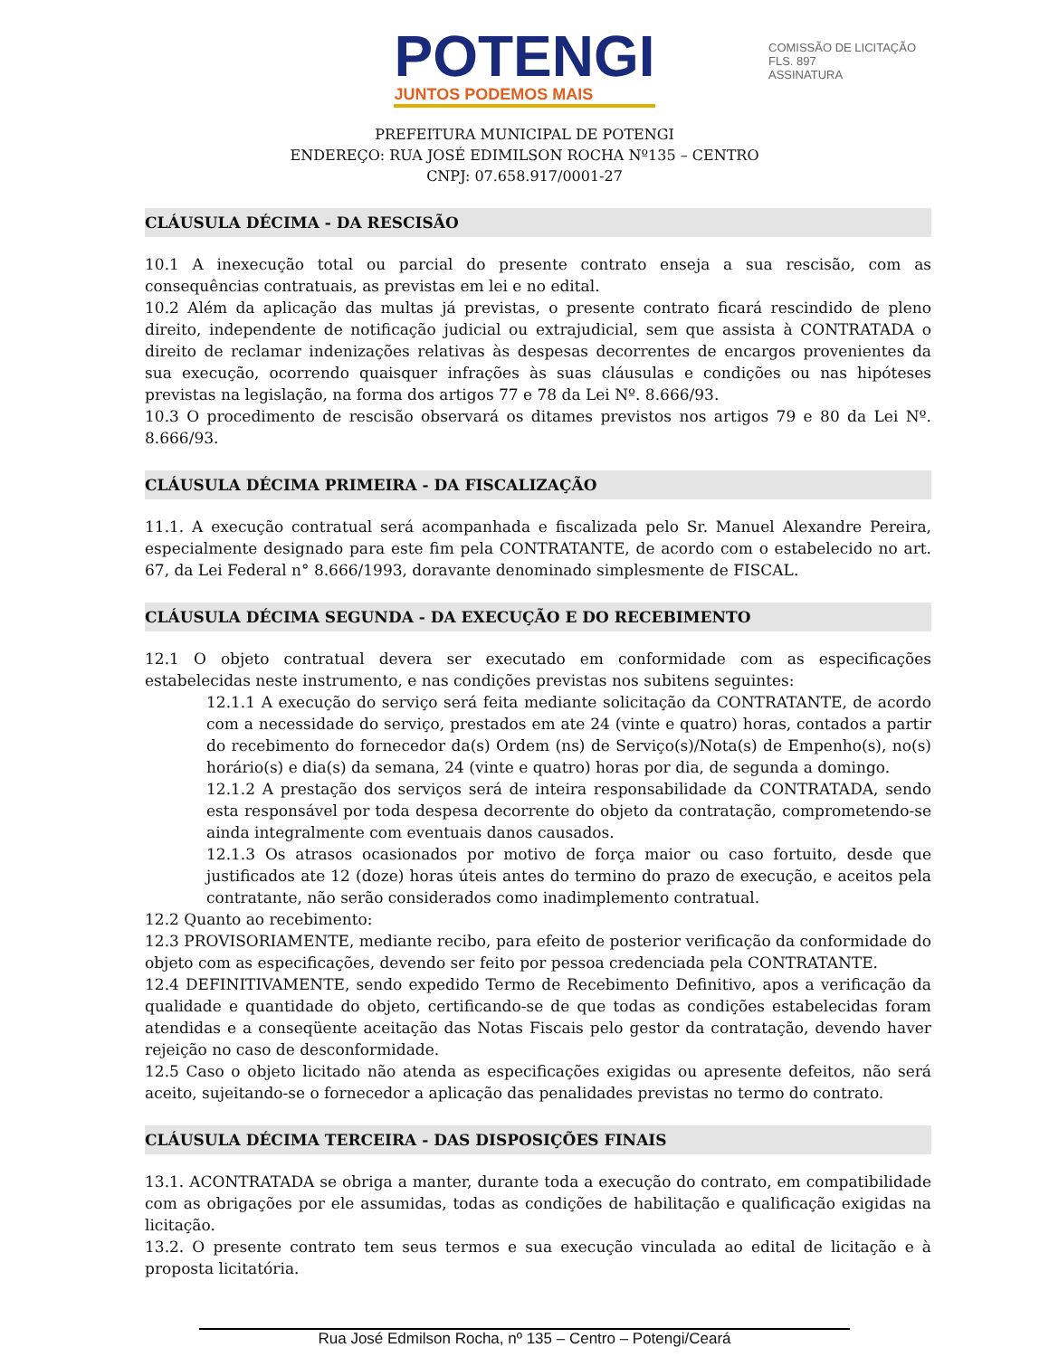POTENGI
JUNTOS PODEMOS MAIS
COMISSÃO DE LICITAÇÃO
FLS. 897
ASSINATURA
PREFEITURA MUNICIPAL DE POTENGI
ENDEREÇO: RUA JOSÉ EDIMILSON ROCHA Nº135 – CENTRO
CNPJ: 07.658.917/0001-27
CLÁUSULA DÉCIMA - DA RESCISÃO
10.1 A inexecução total ou parcial do presente contrato enseja a sua rescisão, com as consequências contratuais, as previstas em lei e no edital.
10.2 Além da aplicação das multas já previstas, o presente contrato ficará rescindido de pleno direito, independente de notificação judicial ou extrajudicial, sem que assista à CONTRATADA o direito de reclamar indenizações relativas às despesas decorrentes de encargos provenientes da sua execução, ocorrendo quaisquer infrações às suas cláusulas e condições ou nas hipóteses previstas na legislação, na forma dos artigos 77 e 78 da Lei Nº. 8.666/93.
10.3 O procedimento de rescisão observará os ditames previstos nos artigos 79 e 80 da Lei Nº. 8.666/93.
CLÁUSULA DÉCIMA PRIMEIRA - DA FISCALIZAÇÃO
11.1. A execução contratual será acompanhada e fiscalizada pelo Sr. Manuel Alexandre Pereira, especialmente designado para este fim pela CONTRATANTE, de acordo com o estabelecido no art. 67, da Lei Federal n° 8.666/1993, doravante denominado simplesmente de FISCAL.
CLÁUSULA DÉCIMA SEGUNDA - DA EXECUÇÃO E DO RECEBIMENTO
12.1 O objeto contratual devera ser executado em conformidade com as especificações estabelecidas neste instrumento, e nas condições previstas nos subitens seguintes:
12.1.1 A execução do serviço será feita mediante solicitação da CONTRATANTE, de acordo com a necessidade do serviço, prestados em ate 24 (vinte e quatro) horas, contados a partir do recebimento do fornecedor da(s) Ordem (ns) de Serviço(s)/Nota(s) de Empenho(s), no(s) horário(s) e dia(s) da semana, 24 (vinte e quatro) horas por dia, de segunda a domingo.
12.1.2 A prestação dos serviços será de inteira responsabilidade da CONTRATADA, sendo esta responsável por toda despesa decorrente do objeto da contratação, comprometendo-se ainda integralmente com eventuais danos causados.
12.1.3 Os atrasos ocasionados por motivo de força maior ou caso fortuito, desde que justificados ate 12 (doze) horas úteis antes do termino do prazo de execução, e aceitos pela contratante, não serão considerados como inadimplemento contratual.
12.2 Quanto ao recebimento:
12.3 PROVISORIAMENTE, mediante recibo, para efeito de posterior verificação da conformidade do objeto com as especificações, devendo ser feito por pessoa credenciada pela CONTRATANTE.
12.4 DEFINITIVAMENTE, sendo expedido Termo de Recebimento Definitivo, apos a verificação da qualidade e quantidade do objeto, certificando-se de que todas as condições estabelecidas foram atendidas e a conseqüente aceitação das Notas Fiscais pelo gestor da contratação, devendo haver rejeição no caso de desconformidade.
12.5 Caso o objeto licitado não atenda as especificações exigidas ou apresente defeitos, não será aceito, sujeitando-se o fornecedor a aplicação das penalidades previstas no termo do contrato.
CLÁUSULA DÉCIMA TERCEIRA - DAS DISPOSIÇÕES FINAIS
13.1. ACONTRATADA se obriga a manter, durante toda a execução do contrato, em compatibilidade com as obrigações por ele assumidas, todas as condições de habilitação e qualificação exigidas na licitação.
13.2. O presente contrato tem seus termos e sua execução vinculada ao edital de licitação e à proposta licitatória.
Rua José Edmilson Rocha, nº 135 – Centro – Potengi/Ceará